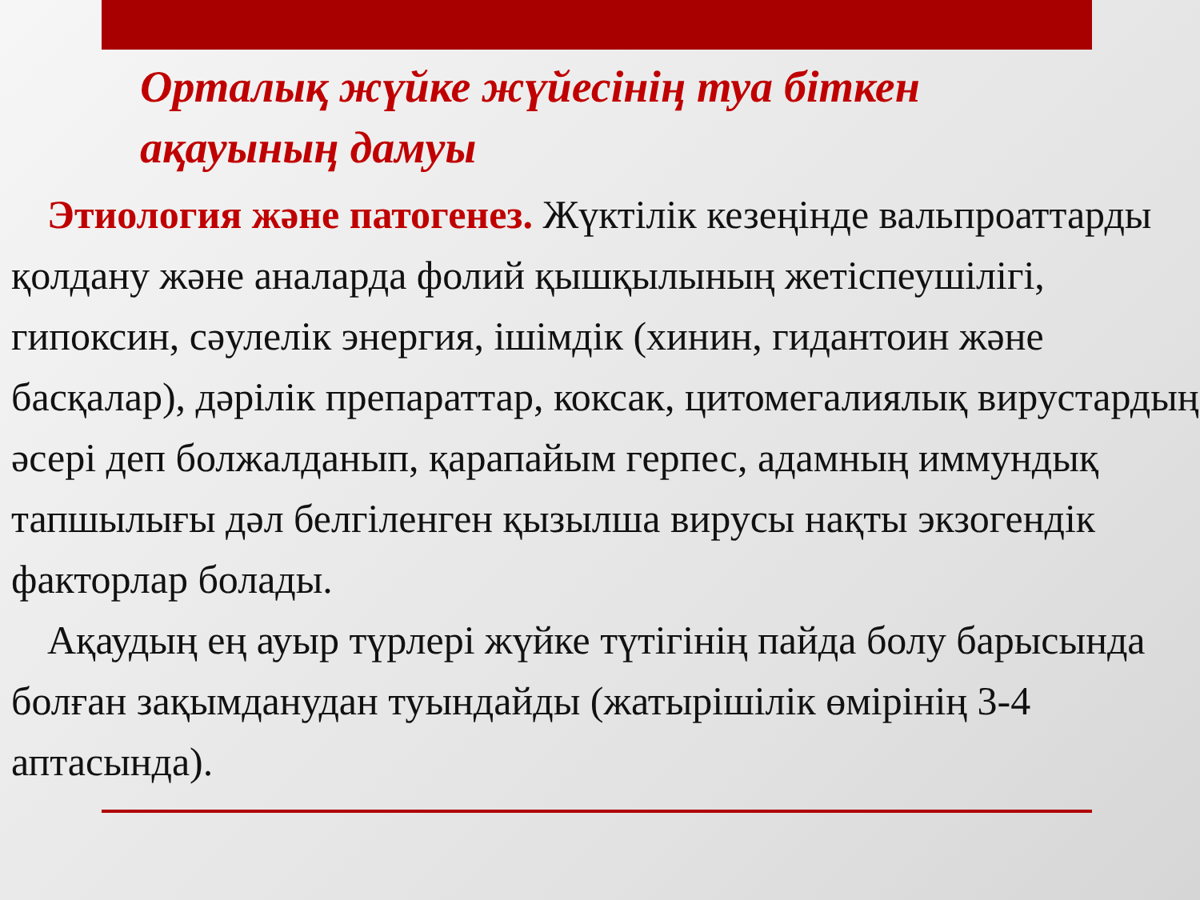Орталық жүйке жүйесінің туа біткен
ақауының дамуы
Этиология және патогенез. Жүктілік кезеңінде вальпроаттарды қолдану және аналарда фолий қышқылының жетіспеушілігі, гипоксин, сәулелік энергия, ішімдік (хинин, гидантоин және басқалар), дәрілік препараттар, коксак, цитомегалиялық вирустардың әсері деп болжалданып, қарапайым герпес, адамның иммундық тапшылығы дәл белгіленген қызылша вирусы нақты экзогендік факторлар болады.
Ақаудың ең ауыр түрлері жүйке түтігінің пайда болу барысында болған зақымданудан туындайды (жатырішілік өмірінің 3-4 аптасында).